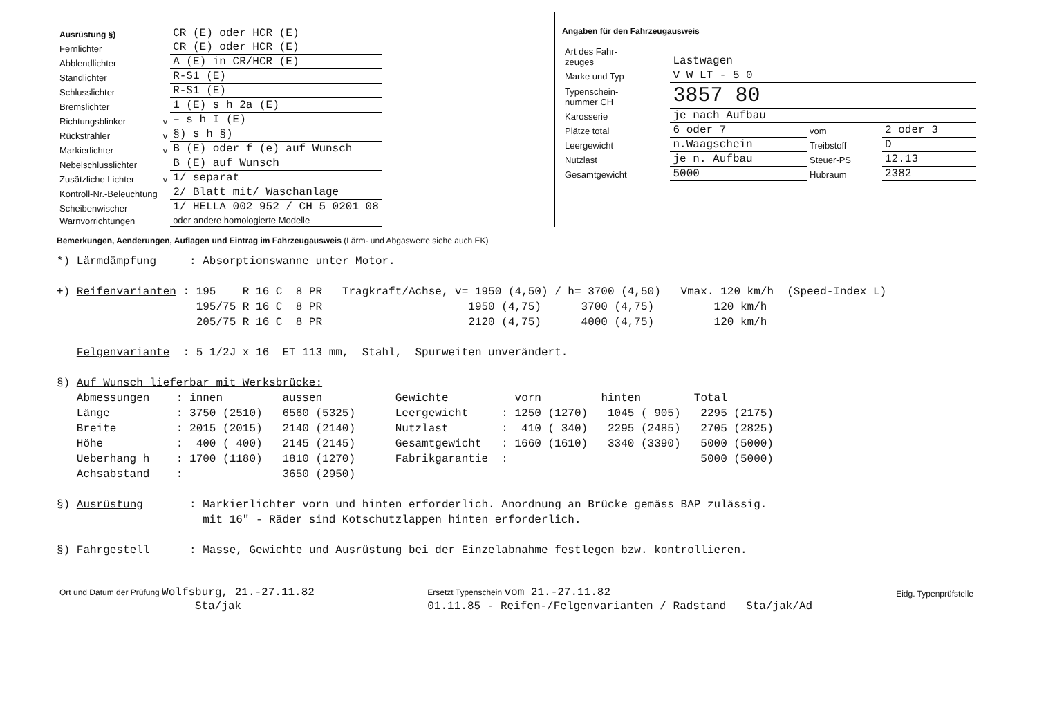| Ausrüstung §) | | CR (E) oder HCR (E) |
| Fernlichter | | CR (E) oder HCR (E) |
| Abblendlichter | | A (E) in CR/HCR (E) |
| Standlichter | | R-S1 (E) |
| Schlusslichter | | R-S1 (E) |
| Bremslichter | | 1 (E) s h 2a (E) |
| Richtungsblinker | v | – s h I (E) |
| Rückstrahler | v | §) s h §) |
| Markierlichter | v | B (E) oder f (e) auf Wunsch |
| Nebelschlusslichter | | B (E) auf Wunsch |
| Zusätzliche Lichter | v | 1/ separat |
| Kontroll-Nr.-Beleuchtung | | 2/ Blatt mit/ Waschanlage |
| Scheibenwischer | | 1/ HELLA 002 952 / CH 5 0201 08 |
| Warnvorrichtungen | | oder andere homologierte Modelle |
Angaben für den Fahrzeugausweis
| Art des Fahr- zeuges | Lastwagen | | |
| Marke und Typ | V W LT - 5 0 | | |
| Typenschein- nummer CH | 3857 80 | | |
| Karosserie | je nach Aufbau | | |
| Plätze total | 6 oder 7 | vom | 2 oder 3 |
| Leergewicht | n.Waagschein | Treibstoff | D |
| Nutzlast | je n. Aufbau | Steuer-PS | 12.13 |
| Gesamtgewicht | 5000 | Hubraum | 2382 |
Bemerkungen, Aenderungen, Auflagen und Eintrag im Fahrzeugausweis (Lärm- und Abgaswerte siehe auch EK)
*) Lärmdämpfung     : Absorptionswanne unter Motor.

+) Reifenvarianten : 195    R 16 C  8 PR   Tragkraft/Achse, v= 1950 (4,50) / h= 3700 (4,50)   Vmax. 120 km/h  (Speed-Index L)
                     195/75 R 16 C  8 PR                      1950 (4,75)      3700 (4,75)         120 km/h
                     205/75 R 16 C  8 PR                      2120 (4,75)      4000 (4,75)         120 km/h

   Felgenvariante  : 5 1/2J x 16  ET 113 mm,  Stahl,  Spurweiten unverändert.

§) Auf Wunsch lieferbar mit Werksbrücke:
   Abmessungen    : innen         aussen           Gewichte          vorn         hinten        Total
   Länge          : 3750 (2510)   6560 (5325)      Leergewicht     : 1250 (1270)   1045 ( 905)   2295 (2175)
   Breite         : 2015 (2015)   2140 (2140)      Nutzlast        :  410 ( 340)   2295 (2485)   2705 (2825)
   Höhe           :  400 ( 400)   2145 (2145)      Gesamtgewicht   : 1660 (1610)   3340 (3390)   5000 (5000)
   Ueberhang h    : 1700 (1180)   1810 (1270)      Fabrikgarantie  :                             5000 (5000)
   Achsabstand    :               3650 (2950)

§) Ausrüstung       : Markierlichter vorn und hinten erforderlich. Anordnung an Brücke gemäss BAP zulässig.
                      mit 16" - Räder sind Kotschutzlappen hinten erforderlich.

§) Fahrgestell      : Masse, Gewichte und Ausrüstung bei der Einzelabnahme festlegen bzw. kontrollieren.
| Ort und Datum der Prüfung Wolfsburg, 21.-27.11.82 | Ersetzt Typenschein vom 21.-27.11.82 | Eidg. Typenprüfstelle |
| Sta/jak | 01.11.85 - Reifen-/Felgenvarianten / Radstand Sta/jak/Ad | |